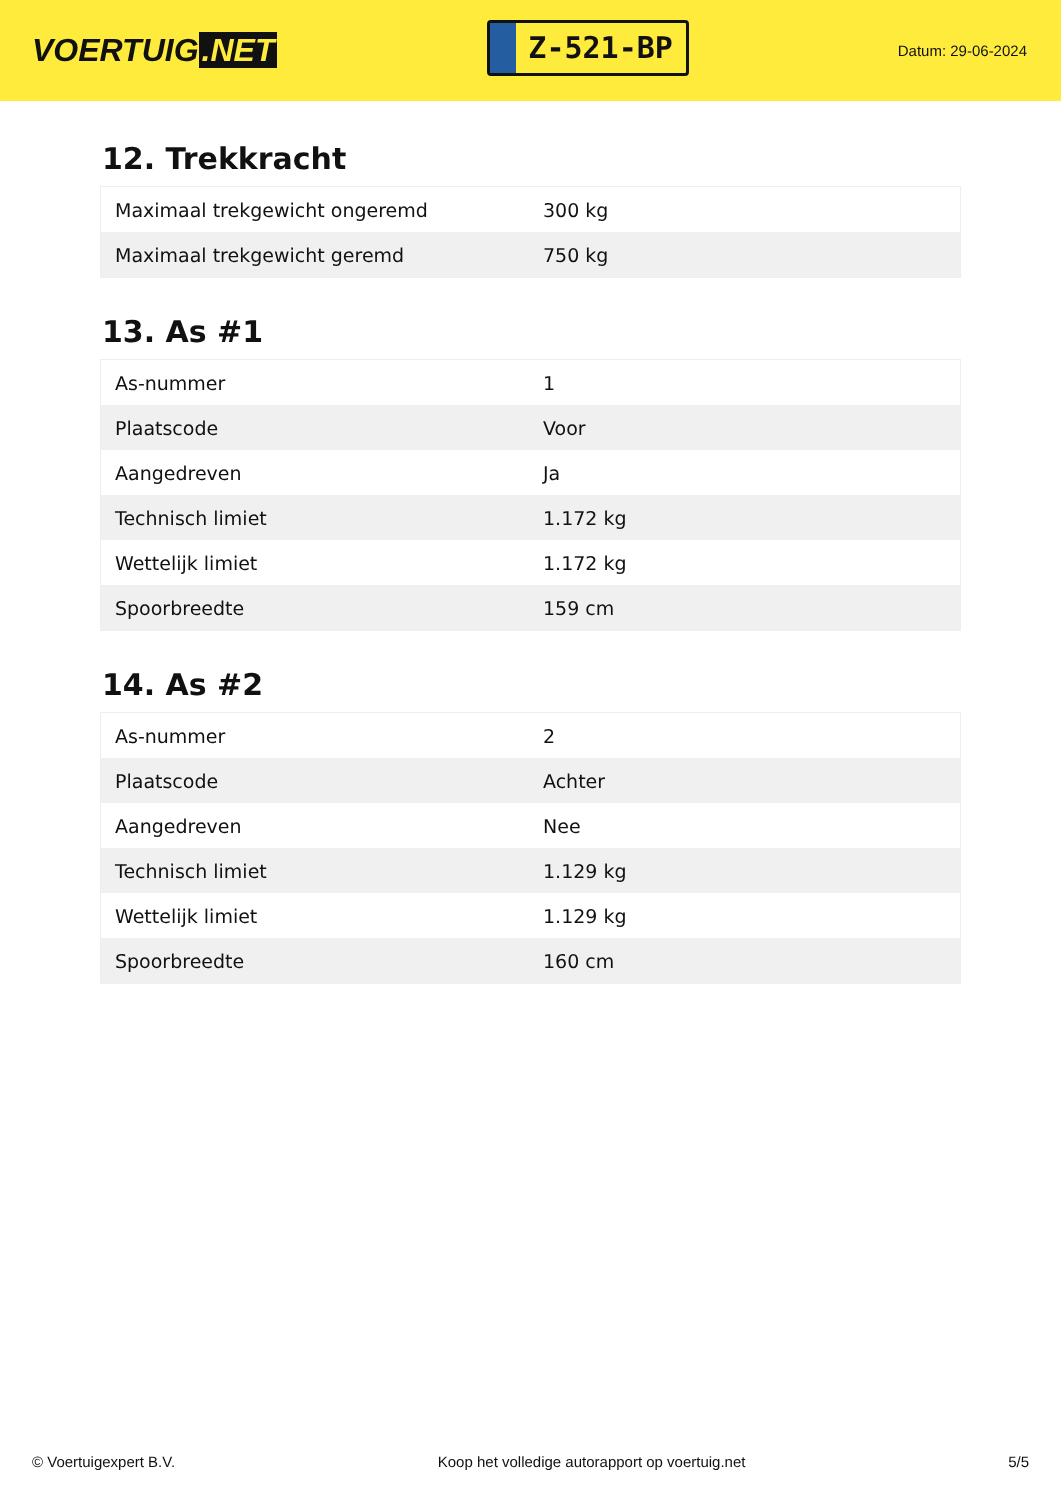VOERTUIG.NET
Z-521-BP
Datum: 29-06-2024
12. Trekkracht
| Maximaal trekgewicht ongeremd | 300 kg |
| Maximaal trekgewicht geremd | 750 kg |
13. As #1
| As-nummer | 1 |
| Plaatscode | Voor |
| Aangedreven | Ja |
| Technisch limiet | 1.172 kg |
| Wettelijk limiet | 1.172 kg |
| Spoorbreedte | 159 cm |
14. As #2
| As-nummer | 2 |
| Plaatscode | Achter |
| Aangedreven | Nee |
| Technisch limiet | 1.129 kg |
| Wettelijk limiet | 1.129 kg |
| Spoorbreedte | 160 cm |
© Voertuigexpert B.V. Koop het volledige autorapport op voertuig.net 5/5